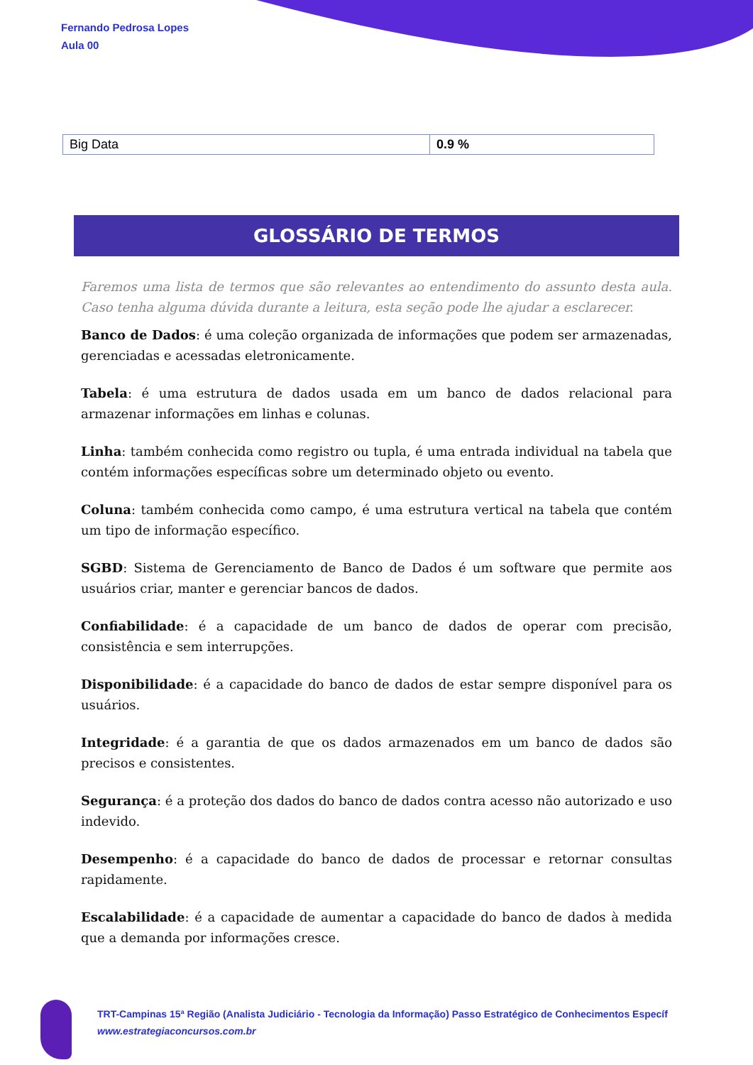Fernando Pedrosa Lopes
Aula 00
| Big Data | 0.9 % |
GLOSSÁRIO DE TERMOS
Faremos uma lista de termos que são relevantes ao entendimento do assunto desta aula. Caso tenha alguma dúvida durante a leitura, esta seção pode lhe ajudar a esclarecer.
Banco de Dados: é uma coleção organizada de informações que podem ser armazenadas, gerenciadas e acessadas eletronicamente.
Tabela: é uma estrutura de dados usada em um banco de dados relacional para armazenar informações em linhas e colunas.
Linha: também conhecida como registro ou tupla, é uma entrada individual na tabela que contém informações específicas sobre um determinado objeto ou evento.
Coluna: também conhecida como campo, é uma estrutura vertical na tabela que contém um tipo de informação específico.
SGBD: Sistema de Gerenciamento de Banco de Dados é um software que permite aos usuários criar, manter e gerenciar bancos de dados.
Confiabilidade: é a capacidade de um banco de dados de operar com precisão, consistência e sem interrupções.
Disponibilidade: é a capacidade do banco de dados de estar sempre disponível para os usuários.
Integridade: é a garantia de que os dados armazenados em um banco de dados são precisos e consistentes.
Segurança: é a proteção dos dados do banco de dados contra acesso não autorizado e uso indevido.
Desempenho: é a capacidade do banco de dados de processar e retornar consultas rapidamente.
Escalabilidade: é a capacidade de aumentar a capacidade do banco de dados à medida que a demanda por informações cresce.
TRT-Campinas 15ª Região (Analista Judiciário - Tecnologia da Informação) Passo Estratégico de Conhecimentos Específ
www.estrategiaconcursos.com.br